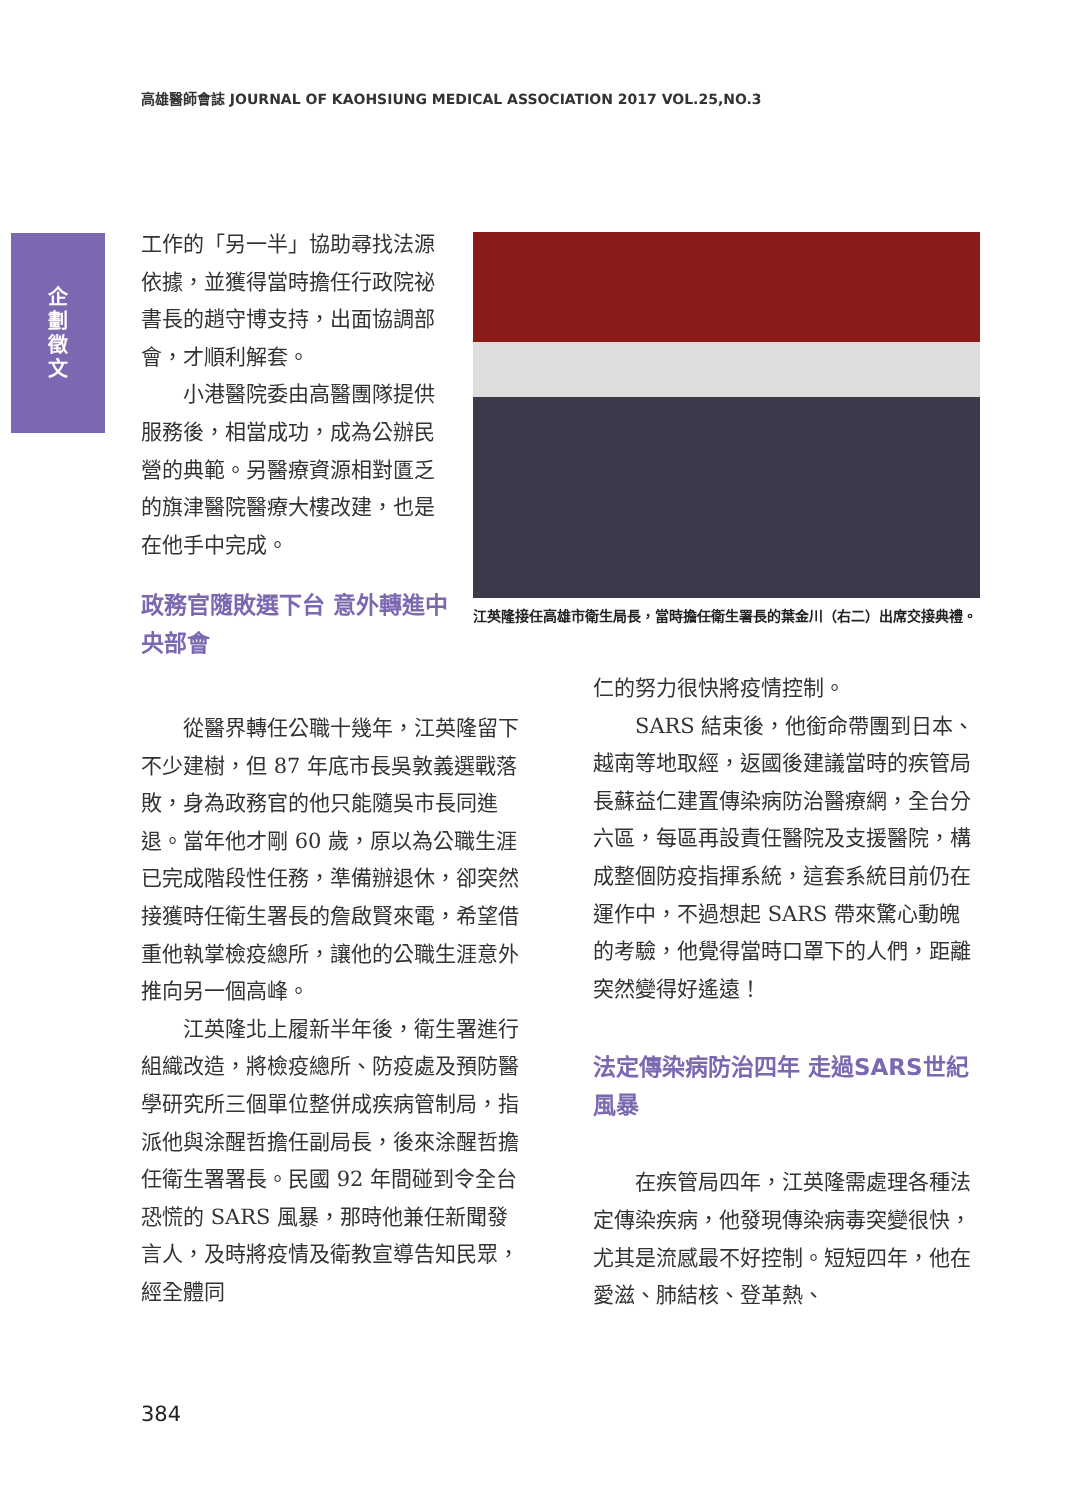高雄醫師會誌 JOURNAL OF KAOHSIUNG MEDICAL ASSOCIATION 2017 VOL.25,NO.3
企劃徵文
工作的「另一半」協助尋找法源依據，並獲得當時擔任行政院祕書長的趙守博支持，出面協調部會，才順利解套。
小港醫院委由高醫團隊提供服務後，相當成功，成為公辦民營的典範。另醫療資源相對匱乏的旗津醫院醫療大樓改建，也是在他手中完成。
政務官隨敗選下台 意外轉進中央部會
江英隆接任高雄市衛生局長，當時擔任衛生署長的葉金川（右二）出席交接典禮。
從醫界轉任公職十幾年，江英隆留下不少建樹，但 87 年底市長吳敦義選戰落敗，身為政務官的他只能隨吳市長同進退。當年他才剛 60 歲，原以為公職生涯已完成階段性任務，準備辦退休，卻突然接獲時任衛生署長的詹啟賢來電，希望借重他執掌檢疫總所，讓他的公職生涯意外推向另一個高峰。
江英隆北上履新半年後，衛生署進行組織改造，將檢疫總所、防疫處及預防醫學研究所三個單位整併成疾病管制局，指派他與涂醒哲擔任副局長，後來涂醒哲擔任衛生署署長。民國 92 年間碰到令全台恐慌的 SARS 風暴，那時他兼任新聞發言人，及時將疫情及衛教宣導告知民眾，經全體同
仁的努力很快將疫情控制。
SARS 結束後，他銜命帶團到日本、越南等地取經，返國後建議當時的疾管局長蘇益仁建置傳染病防治醫療網，全台分六區，每區再設責任醫院及支援醫院，構成整個防疫指揮系統，這套系統目前仍在運作中，不過想起 SARS 帶來驚心動魄的考驗，他覺得當時口罩下的人們，距離突然變得好遙遠！
法定傳染病防治四年 走過SARS世紀風暴
在疾管局四年，江英隆需處理各種法定傳染疾病，他發現傳染病毒突變很快，尤其是流感最不好控制。短短四年，他在愛滋、肺結核、登革熱、
384